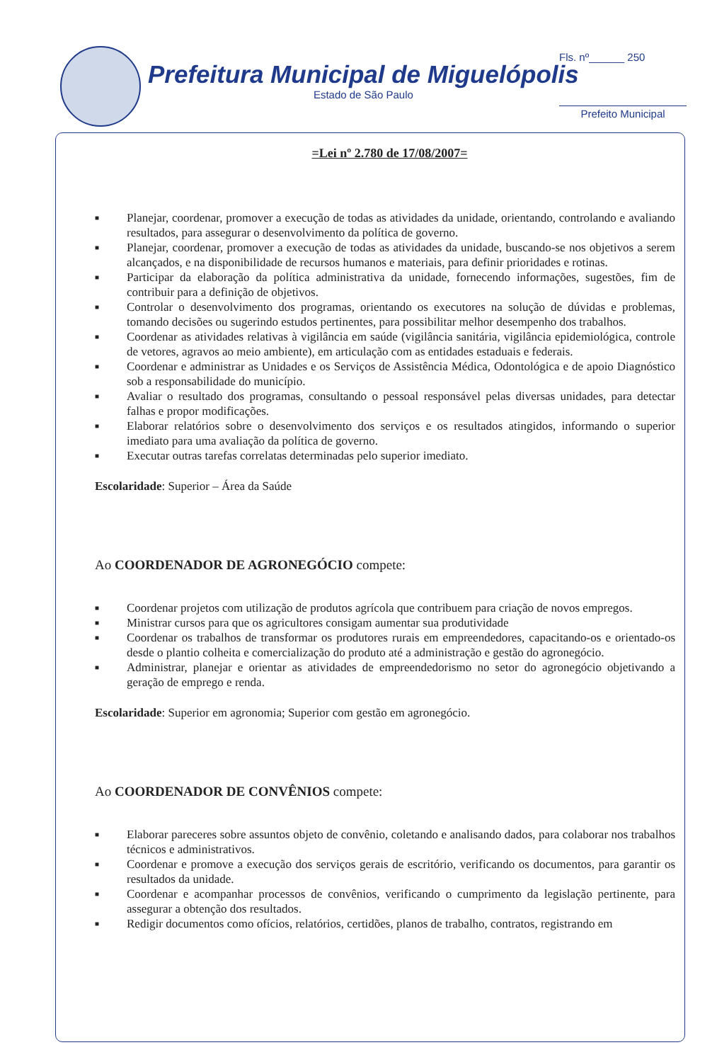Prefeitura Municipal de Miguelópolis
Estado de São Paulo
Fls. nº______ 250
Prefeito Municipal
=Lei nº 2.780 de 17/08/2007=
■ Planejar, coordenar, promover a execução de todas as atividades da unidade, orientando, controlando e avaliando resultados, para assegurar o desenvolvimento da política de governo.
■ Planejar, coordenar, promover a execução de todas as atividades da unidade, buscando-se nos objetivos a serem alcançados, e na disponibilidade de recursos humanos e materiais, para definir prioridades e rotinas.
■ Participar da elaboração da política administrativa da unidade, fornecendo informações, sugestões, fim de contribuir para a definição de objetivos.
■ Controlar o desenvolvimento dos programas, orientando os executores na solução de dúvidas e problemas, tomando decisões ou sugerindo estudos pertinentes, para possibilitar melhor desempenho dos trabalhos.
■ Coordenar as atividades relativas à vigilância em saúde (vigilância sanitária, vigilância epidemiológica, controle de vetores, agravos ao meio ambiente), em articulação com as entidades estaduais e federais.
■ Coordenar e administrar as Unidades e os Serviços de Assistência Médica, Odontológica e de apoio Diagnóstico sob a responsabilidade do município.
■ Avaliar o resultado dos programas, consultando o pessoal responsável pelas diversas unidades, para detectar falhas e propor modificações.
■ Elaborar relatórios sobre o desenvolvimento dos serviços e os resultados atingidos, informando o superior imediato para uma avaliação da política de governo.
■ Executar outras tarefas correlatas determinadas pelo superior imediato.
Escolaridade: Superior – Área da Saúde
Ao COORDENADOR DE AGRONEGÓCIO compete:
■ Coordenar projetos com utilização de produtos agrícola que contribuem para criação de novos empregos.
■ Ministrar cursos para que os agricultores consigam aumentar sua produtividade
■ Coordenar os trabalhos de transformar os produtores rurais em empreendedores, capacitando-os e orientado-os desde o plantio colheita e comercialização do produto até a administração e gestão do agronegócio.
■ Administrar, planejar e orientar as atividades de empreendedorismo no setor do agronegócio objetivando a geração de emprego e renda.
Escolaridade: Superior em agronomia; Superior com gestão em agronegócio.
Ao COORDENADOR DE CONVÊNIOS compete:
■ Elaborar pareceres sobre assuntos objeto de convênio, coletando e analisando dados, para colaborar nos trabalhos técnicos e administrativos.
■ Coordenar e promove a execução dos serviços gerais de escritório, verificando os documentos, para garantir os resultados da unidade.
■ Coordenar e acompanhar processos de convênios, verificando o cumprimento da legislação pertinente, para assegurar a obtenção dos resultados.
■ Redigir documentos como ofícios, relatórios, certidões, planos de trabalho, contratos, registrando em